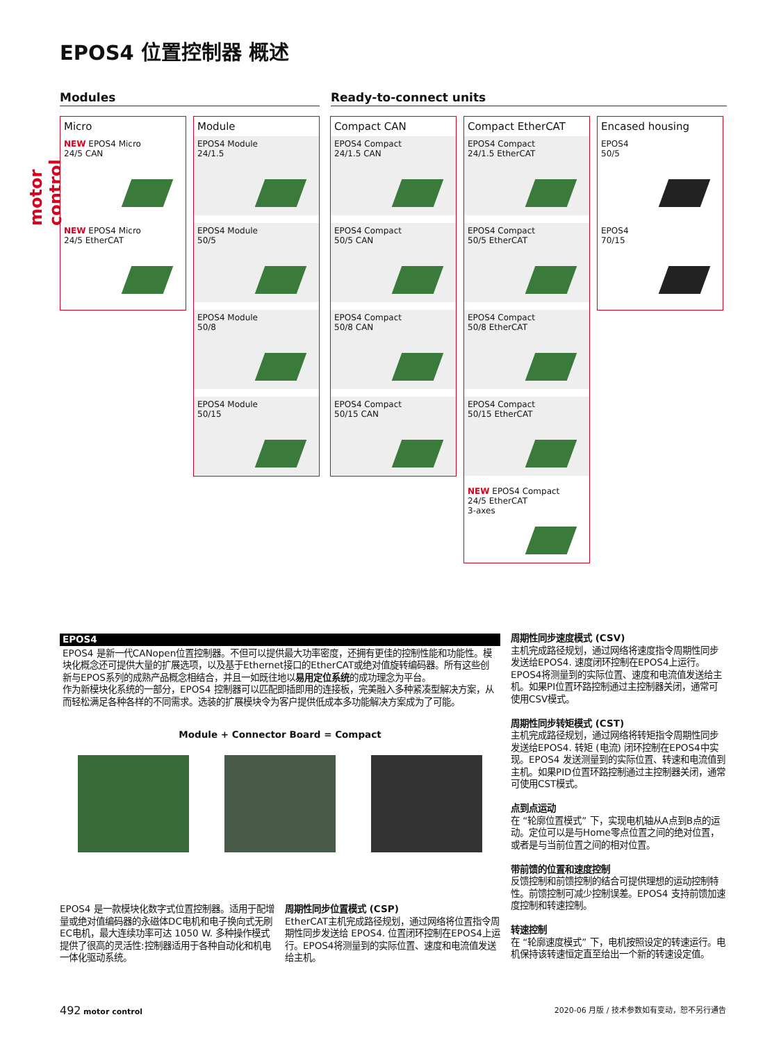motor control
EPOS4 位置控制器 概述
Modules Ready-to-connect units
Micro
NEW EPOS4 Micro
24/5 CAN
NEW EPOS4 Micro
24/5 EtherCAT
Module
EPOS4 Module
24/1.5
EPOS4 Module
50/5
EPOS4 Module
50/8
EPOS4 Module
50/15
Compact CAN
EPOS4 Compact
24/1.5 CAN
EPOS4 Compact
50/5 CAN
EPOS4 Compact
50/8 CAN
EPOS4 Compact
50/15 CAN
Compact EtherCAT
EPOS4 Compact
24/1.5 EtherCAT
EPOS4 Compact
50/5 EtherCAT
EPOS4 Compact
50/8 EtherCAT
EPOS4 Compact
50/15 EtherCAT
NEW EPOS4 Compact
24/5 EtherCAT
3-axes
Encased housing
EPOS4
50/5
EPOS4
70/15
EPOS4
EPOS4 是新一代CANopen位置控制器。不但可以提供最大功率密度，还拥有更佳的控制性能和功能性。模块化概念还可提供大量的扩展选项，以及基于Ethernet接口的EtherCAT或绝对值旋转编码器。所有这些创新与EPOS系列的成熟产品概念相结合，并且一如既往地以易用定位系统的成功理念为平台。
作为新模块化系统的一部分，EPOS4 控制器可以匹配即插即用的连接板，完美融入多种紧凑型解决方案，从而轻松满足各种各样的不同需求。选装的扩展模块令为客户提供低成本多功能解决方案成为了可能。
Module + Connector Board = Compact
EPOS4 是一款模块化数字式位置控制器。适用于配增量或绝对值编码器的永磁体DC电机和电子换向式无刷EC电机，最大连续功率可达 1050 W. 多种操作模式提供了很高的灵活性:控制器适用于各种自动化和机电一体化驱动系统。
周期性同步位置模式 (CSP)
EtherCAT主机完成路径规划，通过网络将位置指令周期性同步发送给 EPOS4. 位置闭环控制在EPOS4上运行。EPOS4将测量到的实际位置、速度和电流值发送给主机。
周期性同步速度模式 (CSV)
主机完成路径规划，通过网络将速度指令周期性同步发送给EPOS4. 速度闭环控制在EPOS4上运行。EPOS4将测量到的实际位置、速度和电流值发送给主机。如果PI位置环路控制通过主控制器关闭，通常可使用CSV模式。
周期性同步转矩模式 (CST)
主机完成路径规划，通过网络将转矩指令周期性同步发送给EPOS4. 转矩 (电流) 闭环控制在EPOS4中实现。EPOS4 发送测量到的实际位置、转速和电流值到主机。如果PID位置环路控制通过主控制器关闭，通常可使用CST模式。
点到点运动
在 “轮廓位置模式” 下，实现电机轴从A点到B点的运动。定位可以是与Home零点位置之间的绝对位置，或者是与当前位置之间的相对位置。
带前馈的位置和速度控制
反馈控制和前馈控制的结合可提供理想的运动控制特性。前馈控制可减少控制误差。EPOS4 支持前馈加速度控制和转速控制。
转速控制
在 “轮廓速度模式” 下，电机按照设定的转速运行。电机保持该转速恒定直至给出一个新的转速设定值。
492 motor control
2020-06 月版 / 技术参数如有变动，恕不另行通告